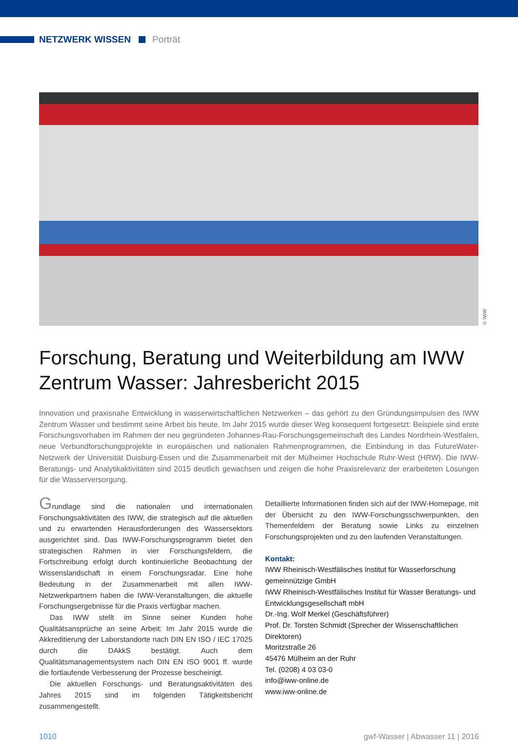NETZWERK WISSEN Porträt
© IWW
Forschung, Beratung und Weiterbildung am IWW Zentrum Wasser: Jahresbericht 2015
Innovation und praxisnahe Entwicklung in wasserwirtschaftlichen Netzwerken – das gehört zu den Gründungsimpulsen des IWW Zentrum Wasser und bestimmt seine Arbeit bis heute. Im Jahr 2015 wurde dieser Weg konsequent fortgesetzt: Beispiele sind erste Forschungsvorhaben im Rahmen der neu gegründeten Johannes-Rau-Forschungsgemeinschaft des Landes Nordrhein-Westfalen, neue Verbundforschungsprojekte in europäischen und nationalen Rahmenprogrammen, die Einbindung in das FutureWater-Netzwerk der Universität Duisburg-Essen und die Zusammenarbeit mit der Mülheimer Hochschule Ruhr-West (HRW). Die IWW-Beratungs- und Analytikaktivitäten sind 2015 deutlich gewachsen und zeigen die hohe Praxisrelevanz der erarbeiteten Lösungen für die Wasserversorgung.
Grundlage sind die nationalen und internationalen Forschungsaktivitäten des IWW, die strategisch auf die aktuellen und zu erwartenden Herausforderungen des Wassersektors ausgerichtet sind. Das IWW-Forschungsprogramm bietet den strategischen Rahmen in vier Forschungsfeldern, die Fortschreibung erfolgt durch kontinuierliche Beobachtung der Wissenslandschaft in einem Forschungsradar. Eine hohe Bedeutung in der Zusammenarbeit mit allen IWW-Netzwerkpartnern haben die IWW-Veranstaltungen, die aktuelle Forschungsergebnisse für die Praxis verfügbar machen.
Das IWW stellt im Sinne seiner Kunden hohe Qualitätsansprüche an seine Arbeit: Im Jahr 2015 wurde die Akkreditierung der Laborstandorte nach DIN EN ISO / IEC 17025 durch die DAkkS bestätigt. Auch dem Qualitätsmanagementsystem nach DIN EN ISO 9001 ff. wurde die fortlaufende Verbesserung der Prozesse bescheinigt.
Die aktuellen Forschungs- und Beratungsaktivitäten des Jahres 2015 sind im folgenden Tätigkeitsbericht zusammengestellt.
Detaillierte Informationen finden sich auf der IWW-Homepage, mit der Übersicht zu den IWW-Forschungsschwerpunkten, den Themenfeldern der Beratung sowie Links zu einzelnen Forschungsprojekten und zu den laufenden Veranstaltungen.
Kontakt:
IWW Rheinisch-Westfälisches Institut für Wasserforschung gemeinnützige GmbH
IWW Rheinisch-Westfälisches Institut für Wasser Beratungs- und Entwicklungsgesellschaft mbH
Dr.-Ing. Wolf Merkel (Geschäftsführer)
Prof. Dr. Torsten Schmidt (Sprecher der Wissenschaftlichen Direktoren)
Moritzstraße 26
45476 Mülheim an der Ruhr
Tel. (0208) 4 03 03-0
info@iww-online.de
www.iww-online.de
1010 gwf-Wasser | Abwasser 11 | 2016